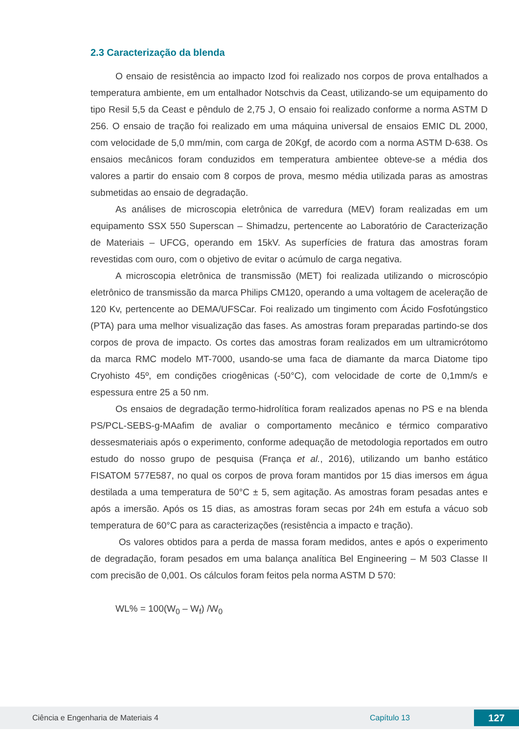2.3 Caracterização da blenda
O ensaio de resistência ao impacto Izod foi realizado nos corpos de prova entalhados a temperatura ambiente, em um entalhador Notschvis da Ceast, utilizando-se um equipamento do tipo Resil 5,5 da Ceast e pêndulo de 2,75 J, O ensaio foi realizado conforme a norma ASTM D 256. O ensaio de tração foi realizado em uma máquina universal de ensaios EMIC DL 2000, com velocidade de 5,0 mm/min, com carga de 20Kgf, de acordo com a norma ASTM D-638. Os ensaios mecânicos foram conduzidos em temperatura ambientee obteve-se a média dos valores a partir do ensaio com 8 corpos de prova, mesmo média utilizada paras as amostras submetidas ao ensaio de degradação.
As análises de microscopia eletrônica de varredura (MEV) foram realizadas em um equipamento SSX 550 Superscan – Shimadzu, pertencente ao Laboratório de Caracterização de Materiais – UFCG, operando em 15kV. As superfícies de fratura das amostras foram revestidas com ouro, com o objetivo de evitar o acúmulo de carga negativa.
A microscopia eletrônica de transmissão (MET) foi realizada utilizando o microscópio eletrônico de transmissão da marca Philips CM120, operando a uma voltagem de aceleração de 120 Kv, pertencente ao DEMA/UFSCar. Foi realizado um tingimento com Ácido Fosfotúngstico (PTA) para uma melhor visualização das fases. As amostras foram preparadas partindo-se dos corpos de prova de impacto. Os cortes das amostras foram realizados em um ultramicrótomo da marca RMC modelo MT-7000, usando-se uma faca de diamante da marca Diatome tipo Cryohisto 45º, em condições criogênicas (-50°C), com velocidade de corte de 0,1mm/s e espessura entre 25 a 50 nm.
Os ensaios de degradação termo-hidrolítica foram realizados apenas no PS e na blenda PS/PCL-SEBS-g-MAafim de avaliar o comportamento mecânico e térmico comparativo dessesmateriais após o experimento, conforme adequação de metodologia reportados em outro estudo do nosso grupo de pesquisa (França et al., 2016), utilizando um banho estático FISATOM 577E587, no qual os corpos de prova foram mantidos por 15 dias imersos em água destilada a uma temperatura de 50°C ± 5, sem agitação. As amostras foram pesadas antes e após a imersão. Após os 15 dias, as amostras foram secas por 24h em estufa a vácuo sob temperatura de 60°C para as caracterizações (resistência a impacto e tração).
Os valores obtidos para a perda de massa foram medidos, antes e após o experimento de degradação, foram pesados em uma balança analítica Bel Engineering – M 503 Classe II com precisão de 0,001. Os cálculos foram feitos pela norma ASTM D 570:
WL% = 100(W<sub>0</sub> – W<sub>f</sub>) /W<sub>0</sub>
Ciência e Engenharia de Materiais 4 Capítulo 13 127